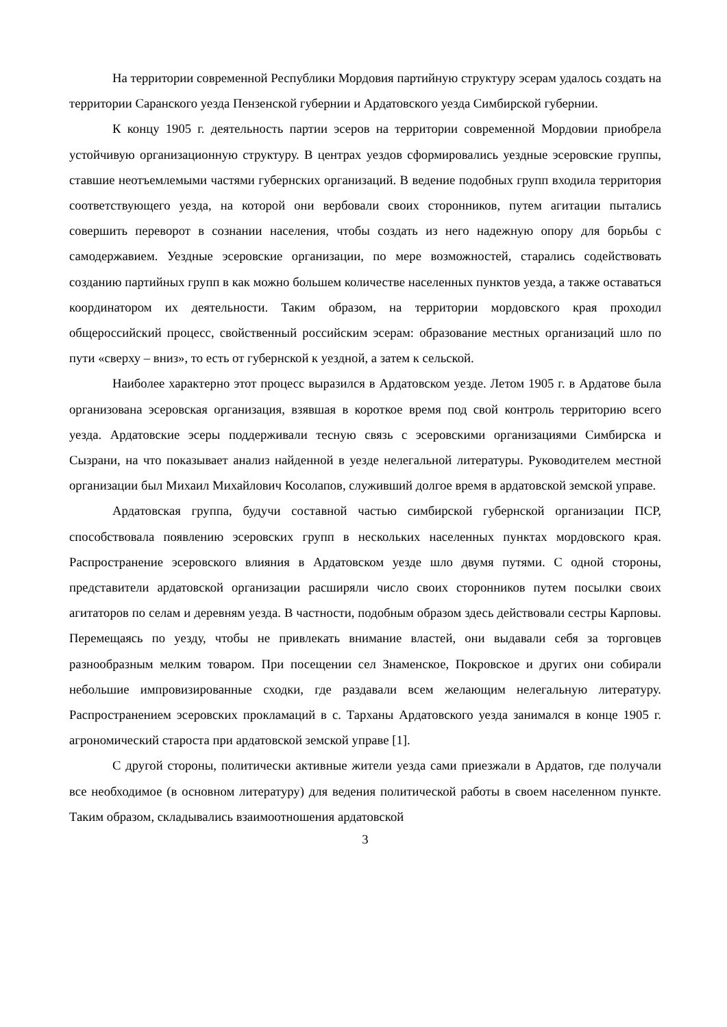На территории современной Республики Мордовия партийную структуру эсерам удалось создать на территории Саранского уезда Пензенской губернии и Ардатовского уезда Симбирской губернии.
К концу 1905 г. деятельность партии эсеров на территории современной Мордовии приобрела устойчивую организационную структуру. В центрах уездов сформировались уездные эсеровские группы, ставшие неотъемлемыми частями губернских организаций. В ведение подобных групп входила территория соответствующего уезда, на которой они вербовали своих сторонников, путем агитации пытались совершить переворот в сознании населения, чтобы создать из него надежную опору для борьбы с самодержавием. Уездные эсеровские организации, по мере возможностей, старались содействовать созданию партийных групп в как можно большем количестве населенных пунктов уезда, а также оставаться координатором их деятельности. Таким образом, на территории мордовского края проходил общероссийский процесс, свойственный российским эсерам: образование местных организаций шло по пути «сверху – вниз», то есть от губернской к уездной, а затем к сельской.
Наиболее характерно этот процесс выразился в Ардатовском уезде. Летом 1905 г. в Ардатове была организована эсеровская организация, взявшая в короткое время под свой контроль территорию всего уезда. Ардатовские эсеры поддерживали тесную связь с эсеровскими организациями Симбирска и Сызрани, на что показывает анализ найденной в уезде нелегальной литературы. Руководителем местной организации был Михаил Михайлович Косолапов, служивший долгое время в ардатовской земской управе.
Ардатовская группа, будучи составной частью симбирской губернской организации ПСР, способствовала появлению эсеровских групп в нескольких населенных пунктах мордовского края. Распространение эсеровского влияния в Ардатовском уезде шло двумя путями. С одной стороны, представители ардатовской организации расширяли число своих сторонников путем посылки своих агитаторов по селам и деревням уезда. В частности, подобным образом здесь действовали сестры Карповы. Перемещаясь по уезду, чтобы не привлекать внимание властей, они выдавали себя за торговцев разнообразным мелким товаром. При посещении сел Знаменское, Покровское и других они собирали небольшие импровизированные сходки, где раздавали всем желающим нелегальную литературу. Распространением эсеровских прокламаций в с. Тарханы Ардатовского уезда занимался в конце 1905 г. агрономический староста при ардатовской земской управе [1].
С другой стороны, политически активные жители уезда сами приезжали в Ардатов, где получали все необходимое (в основном литературу) для ведения политической работы в своем населенном пункте. Таким образом, складывались взаимоотношения ардатовской
3